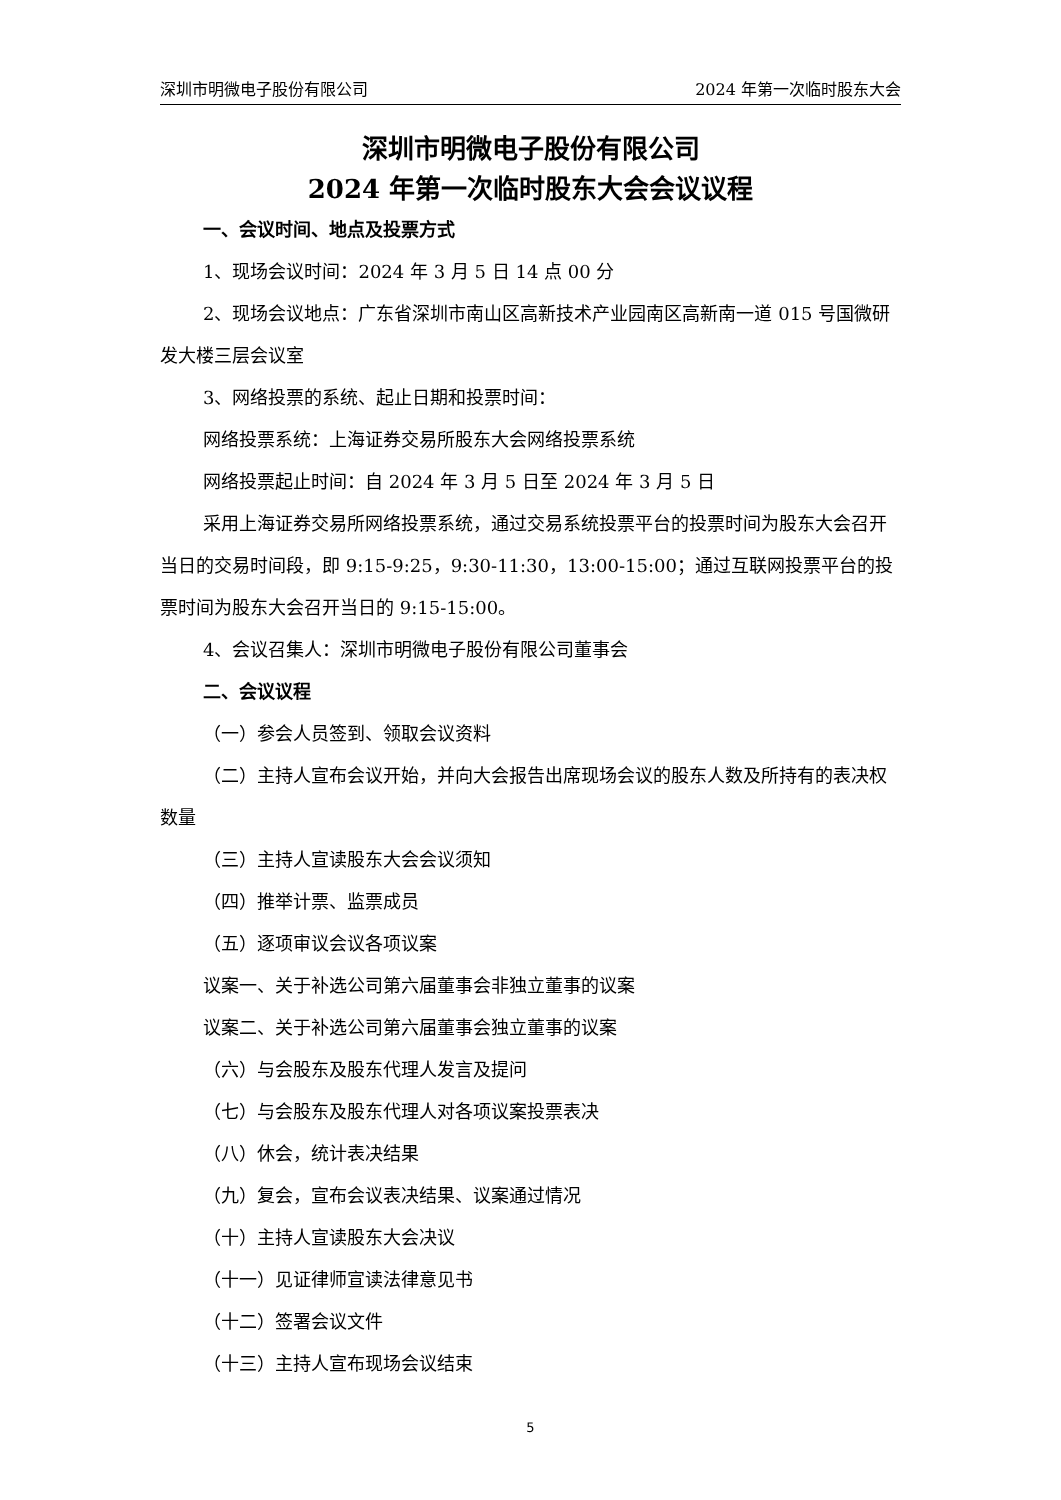深圳市明微电子股份有限公司 2024 年第一次临时股东大会
深圳市明微电子股份有限公司
2024 年第一次临时股东大会会议议程
一、会议时间、地点及投票方式
1、现场会议时间：2024 年 3 月 5 日 14 点 00 分
2、现场会议地点：广东省深圳市南山区高新技术产业园南区高新南一道 015 号国微研发大楼三层会议室
3、网络投票的系统、起止日期和投票时间：
网络投票系统：上海证券交易所股东大会网络投票系统
网络投票起止时间：自 2024 年 3 月 5 日至 2024 年 3 月 5 日
采用上海证券交易所网络投票系统，通过交易系统投票平台的投票时间为股东大会召开当日的交易时间段，即 9:15-9:25，9:30-11:30，13:00-15:00；通过互联网投票平台的投票时间为股东大会召开当日的 9:15-15:00。
4、会议召集人：深圳市明微电子股份有限公司董事会
二、会议议程
（一）参会人员签到、领取会议资料
（二）主持人宣布会议开始，并向大会报告出席现场会议的股东人数及所持有的表决权数量
（三）主持人宣读股东大会会议须知
（四）推举计票、监票成员
（五）逐项审议会议各项议案
议案一、关于补选公司第六届董事会非独立董事的议案
议案二、关于补选公司第六届董事会独立董事的议案
（六）与会股东及股东代理人发言及提问
（七）与会股东及股东代理人对各项议案投票表决
（八）休会，统计表决结果
（九）复会，宣布会议表决结果、议案通过情况
（十）主持人宣读股东大会决议
（十一）见证律师宣读法律意见书
（十二）签署会议文件
（十三）主持人宣布现场会议结束
5